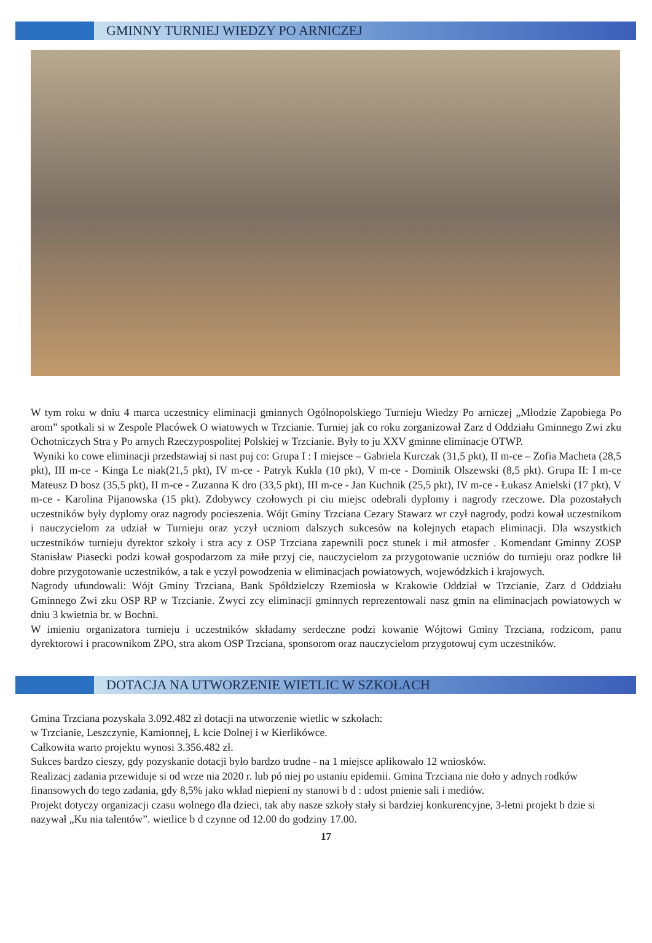GMINNY TURNIEJ WIEDZY PO ARNICZEJ
W tym roku w dniu 4 marca uczestnicy eliminacji gminnych Ogólnopolskiego Turnieju Wiedzy Po arniczej „Młodzie Zapobiega Po arom” spotkali si w Zespole Placówek O wiatowych w Trzcianie. Turniej jak co roku zorganizował Zarz d Oddziału Gminnego Zwi zku Ochotniczych Stra y Po arnych Rzeczypospolitej Polskiej w Trzcianie. Były to ju XXV gminne eliminacje OTWP.
Wyniki ko cowe eliminacji przedstawiaj si nast puj co: Grupa I : I miejsce – Gabriela Kurczak (31,5 pkt), II m-ce – Zofia Macheta (28,5 pkt), III m-ce - Kinga Le niak(21,5 pkt), IV m-ce - Patryk Kukla (10 pkt), V m-ce - Dominik Olszewski (8,5 pkt). Grupa II: I m-ce Mateusz D bosz (35,5 pkt), II m-ce - Zuzanna K dro (33,5 pkt), III m-ce - Jan Kuchnik (25,5 pkt), IV m-ce - Łukasz Anielski (17 pkt), V m-ce - Karolina Pijanowska (15 pkt). Zdobywcy czołowych pi ciu miejsc odebrali dyplomy i nagrody rzeczowe. Dla pozostałych uczestników były dyplomy oraz nagrody pocieszenia. Wójt Gminy Trzciana Cezary Stawarz wr czył nagrody, podzi kował uczestnikom i nauczycielom za udział w Turnieju oraz yczył uczniom dalszych sukcesów na kolejnych etapach eliminacji. Dla wszystkich uczestników turnieju dyrektor szkoły i stra acy z OSP Trzciana zapewnili pocz stunek i mił atmosfer . Komendant Gminny ZOSP Stanisław Piasecki podzi kował gospodarzom za miłe przyj cie, nauczycielom za przygotowanie uczniów do turnieju oraz podkre lił dobre przygotowanie uczestników, a tak e yczył powodzenia w eliminacjach powiatowych, wojewódzkich i krajowych.
Nagrody ufundowali: Wójt Gminy Trzciana, Bank Spółdzielczy Rzemiosła w Krakowie Oddział w Trzcianie, Zarz d Oddziału Gminnego Zwi zku OSP RP w Trzcianie. Zwyci zcy eliminacji gminnych reprezentowali nasz gmin na eliminacjach powiatowych w dniu 3 kwietnia br. w Bochni.
W imieniu organizatora turnieju i uczestników składamy serdeczne podzi kowanie Wójtowi Gminy Trzciana, rodzicom, panu dyrektorowi i pracownikom ZPO, stra akom OSP Trzciana, sponsorom oraz nauczycielom przygotowuj cym uczestników.
DOTACJA NA UTWORZENIE WIETLIC W SZKOŁACH
Gmina Trzciana pozyskała 3.092.482 zł dotacji na utworzenie wietlic w szkołach:
w Trzcianie, Leszczynie, Kamionnej, Ł kcie Dolnej i w Kierlikówce.
Całkowita warto projektu wynosi 3.356.482 zł.
Sukces bardzo cieszy, gdy pozyskanie dotacji było bardzo trudne - na 1 miejsce aplikowało 12 wniosków.
Realizacj zadania przewiduje si od wrze nia 2020 r. lub pó niej po ustaniu epidemii. Gmina Trzciana nie doło y adnych rodków finansowych do tego zadania, gdy 8,5% jako wkład niepieni ny stanowi b d : udost pnienie sali i mediów.
Projekt dotyczy organizacji czasu wolnego dla dzieci, tak aby nasze szkoły stały si bardziej konkurencyjne, 3-letni projekt b dzie si nazywał „Ku nia talentów”. wietlice b d czynne od 12.00 do godziny 17.00.
17